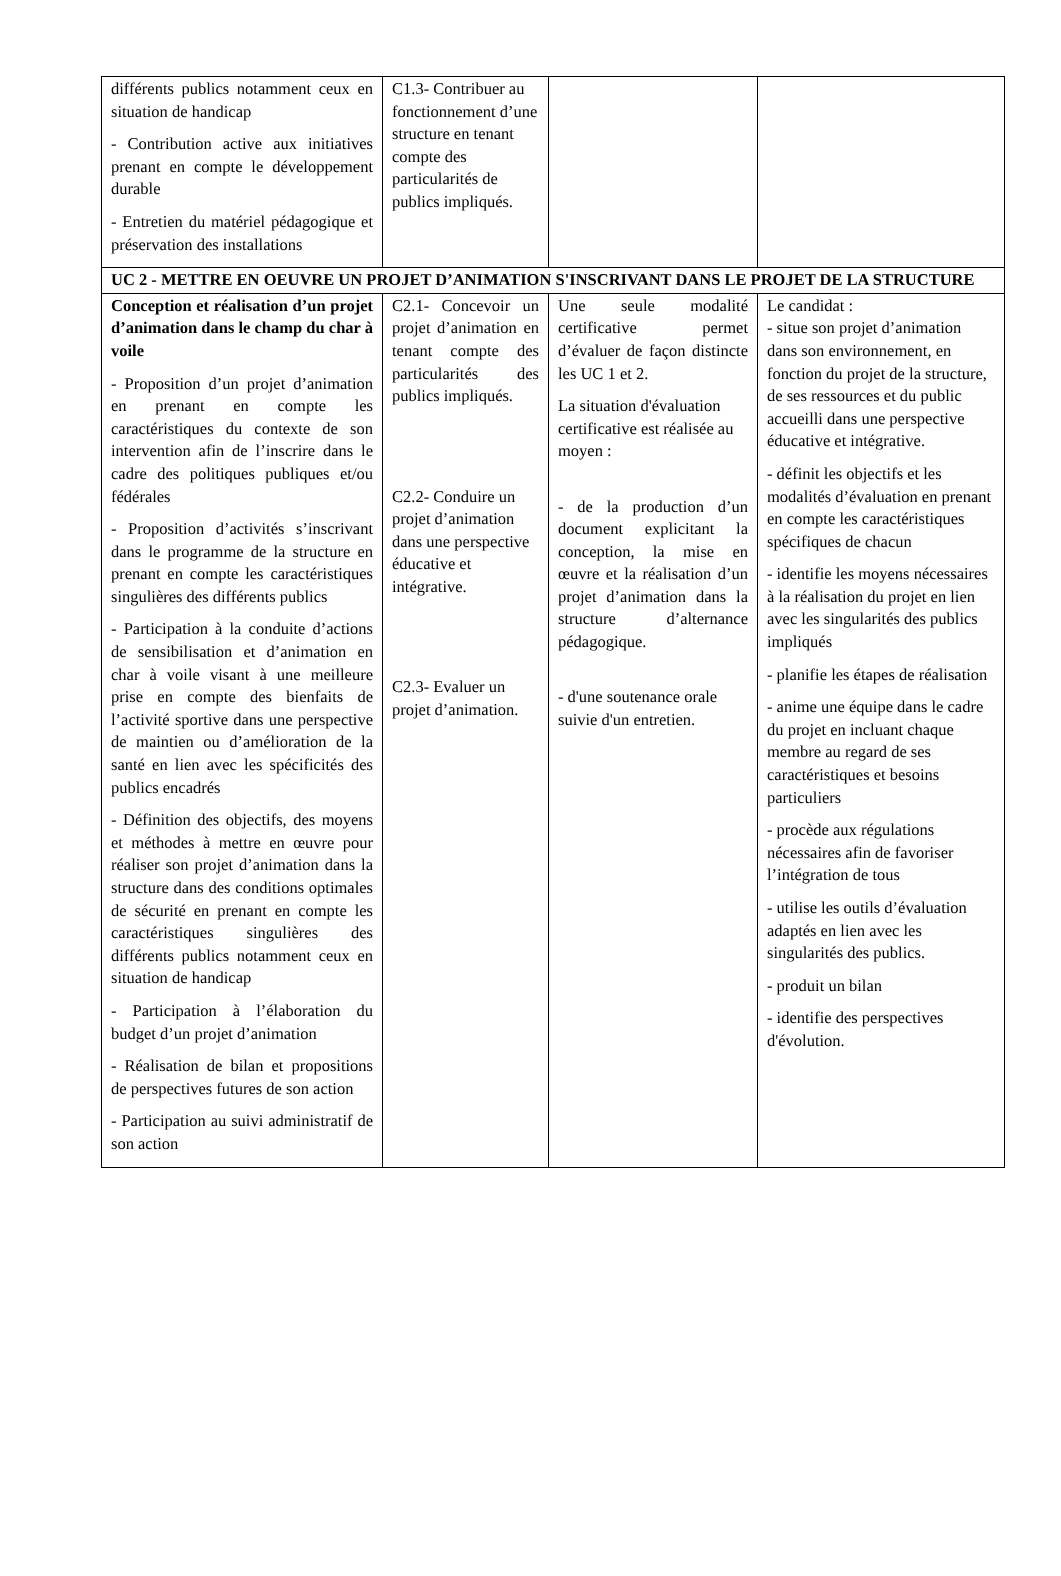| différents publics notamment ceux en situation de handicap - Contribution active aux initiatives prenant en compte le développement durable - Entretien du matériel pédagogique et préservation des installations | C1.3- Contribuer au fonctionnement d’une structure en tenant compte des particularités de publics impliqués. | | |
| UC 2 - METTRE EN OEUVRE UN PROJET D’ANIMATION S'INSCRIVANT DANS LE PROJET DE LA STRUCTURE | | | |
| Conception et réalisation d’un projet d’animation dans le champ du char à voile - Proposition d’un projet d’animation en prenant en compte les caractéristiques du contexte de son intervention afin de l’inscrire dans le cadre des politiques publiques et/ou fédérales - Proposition d’activités s’inscrivant dans le programme de la structure en prenant en compte les caractéristiques singulières des différents publics - Participation à la conduite d’actions de sensibilisation et d’animation en char à voile visant à une meilleure prise en compte des bienfaits de l’activité sportive dans une perspective de maintien ou d’amélioration de la santé en lien avec les spécificités des publics encadrés - Définition des objectifs, des moyens et méthodes à mettre en œuvre pour réaliser son projet d’animation dans la structure dans des conditions optimales de sécurité en prenant en compte les caractéristiques singulières des différents publics notamment ceux en situation de handicap - Participation à l’élaboration du budget d’un projet d’animation - Réalisation de bilan et propositions de perspectives futures de son action - Participation au suivi administratif de son action | C2.1- Concevoir un projet d’animation en tenant compte des particularités des publics impliqués. C2.2- Conduire un projet d’animation dans une perspective éducative et intégrative. C2.3- Evaluer un projet d’animation. | Une seule modalité certificative permet d’évaluer de façon distincte les UC 1 et 2. La situation d'évaluation certificative est réalisée au moyen : - de la production d’un document explicitant la conception, la mise en œuvre et la réalisation d’un projet d’animation dans la structure d’alternance pédagogique. - d'une soutenance orale suivie d'un entretien. | Le candidat : - situe son projet d’animation dans son environnement, en fonction du projet de la structure, de ses ressources et du public accueilli dans une perspective éducative et intégrative. - définit les objectifs et les modalités d’évaluation en prenant en compte les caractéristiques spécifiques de chacun - identifie les moyens nécessaires à la réalisation du projet en lien avec les singularités des publics impliqués - planifie les étapes de réalisation - anime une équipe dans le cadre du projet en incluant chaque membre au regard de ses caractéristiques et besoins particuliers - procède aux régulations nécessaires afin de favoriser l’intégration de tous - utilise les outils d’évaluation adaptés en lien avec les singularités des publics. - produit un bilan - identifie des perspectives d'évolution. |